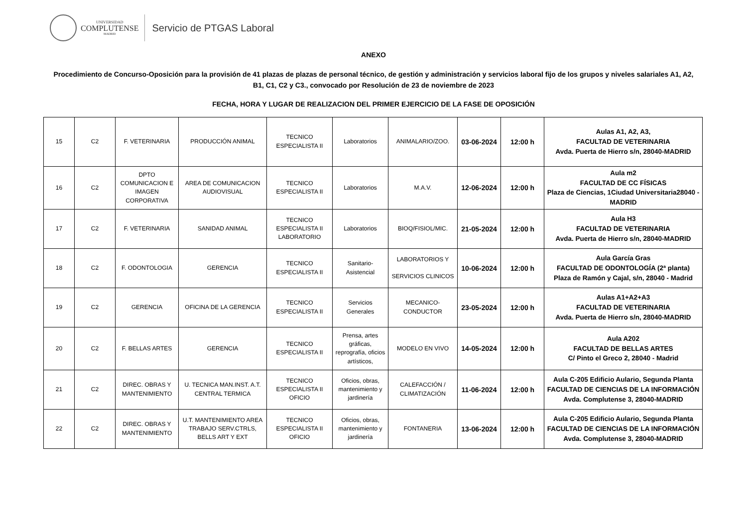UNIVERSIDAD
COMPLUTENSE
MADRID
Servicio de PTGAS Laboral
ANEXO
Procedimiento de Concurso-Oposición para la provisión de 41 plazas de plazas de personal técnico, de gestión y administración y servicios laboral fijo de los grupos y niveles salariales A1, A2, B1, C1, C2 y C3., convocado por Resolución de 23 de noviembre de 2023
FECHA, HORA Y LUGAR DE REALIZACION DEL PRIMER EJERCICIO DE LA FASE DE OPOSICIÓN
| 15 | C2 | F. VETERINARIA | PRODUCCIÓN ANIMAL | TECNICO ESPECIALISTA II | Laboratorios | ANIMALARIO/ZOO. | 03-06-2024 | 12:00 h | Aulas A1, A2, A3, FACULTAD DE VETERINARIA Avda. Puerta de Hierro s/n, 28040-MADRID |
| 16 | C2 | DPTO COMUNICACION E IMAGEN CORPORATIVA | AREA DE COMUNICACION AUDIOVISUAL | TECNICO ESPECIALISTA II | Laboratorios | M.A.V. | 12-06-2024 | 12:00 h | Aula m2 FACULTAD DE CC FÍSICAS Plaza de Ciencias, 1Ciudad Universitaria28040 - MADRID |
| 17 | C2 | F. VETERINARIA | SANIDAD ANIMAL | TECNICO ESPECIALISTA II LABORATORIO | Laboratorios | BIOQ/FISIOL/MIC. | 21-05-2024 | 12:00 h | Aula H3 FACULTAD DE VETERINARIA Avda. Puerta de Hierro s/n, 28040-MADRID |
| 18 | C2 | F. ODONTOLOGIA | GERENCIA | TECNICO ESPECIALISTA II | Sanitario- Asistencial | LABORATORIOS Y SERVICIOS CLINICOS | 10-06-2024 | 12:00 h | Aula García Gras FACULTAD DE ODONTOLOGÍA (2ª planta) Plaza de Ramón y Cajal, s/n, 28040 - Madrid |
| 19 | C2 | GERENCIA | OFICINA DE LA GERENCIA | TECNICO ESPECIALISTA II | Servicios Generales | MECANICO- CONDUCTOR | 23-05-2024 | 12:00 h | Aulas A1+A2+A3 FACULTAD DE VETERINARIA Avda. Puerta de Hierro s/n, 28040-MADRID |
| 20 | C2 | F. BELLAS ARTES | GERENCIA | TECNICO ESPECIALISTA II | Prensa, artes gráficas, reprografía, oficios artísticos, | MODELO EN VIVO | 14-05-2024 | 12:00 h | Aula A202 FACULTAD DE BELLAS ARTES C/ Pinto el Greco 2, 28040 - Madrid |
| 21 | C2 | DIREC. OBRAS Y MANTENIMIENTO | U. TECNICA MAN.INST. A.T. CENTRAL TERMICA | TECNICO ESPECIALISTA II OFICIO | Oficios, obras, mantenimiento y jardinería | CALEFACCIÓN / CLIMATIZACIÓN | 11-06-2024 | 12:00 h | Aula C-205 Edificio Aulario, Segunda Planta FACULTAD DE CIENCIAS DE LA INFORMACIÓN Avda. Complutense 3, 28040-MADRID |
| 22 | C2 | DIREC. OBRAS Y MANTENIMIENTO | U.T. MANTENIMIENTO AREA TRABAJO SERV.CTRLS, BELLS ART Y EXT | TECNICO ESPECIALISTA II OFICIO | Oficios, obras, mantenimiento y jardinería | FONTANERIA | 13-06-2024 | 12:00 h | Aula C-205 Edificio Aulario, Segunda Planta FACULTAD DE CIENCIAS DE LA INFORMACIÓN Avda. Complutense 3, 28040-MADRID |